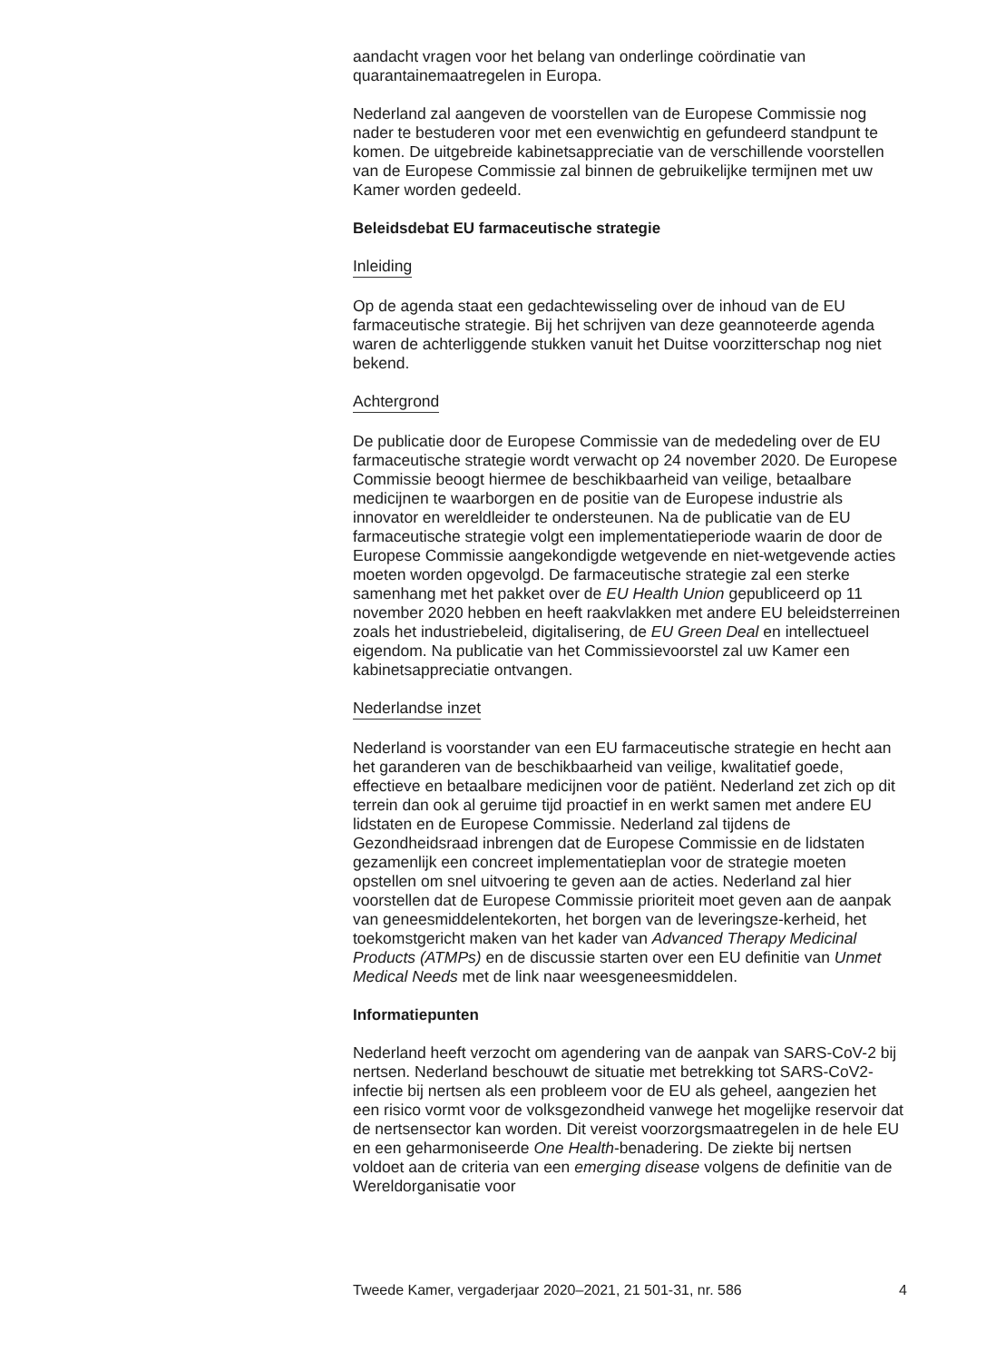aandacht vragen voor het belang van onderlinge coördinatie van quarantainemaatregelen in Europa.
Nederland zal aangeven de voorstellen van de Europese Commissie nog nader te bestuderen voor met een evenwichtig en gefundeerd standpunt te komen. De uitgebreide kabinetsappreciatie van de verschillende voorstellen van de Europese Commissie zal binnen de gebruikelijke termijnen met uw Kamer worden gedeeld.
Beleidsdebat EU farmaceutische strategie
Inleiding
Op de agenda staat een gedachtewisseling over de inhoud van de EU farmaceutische strategie. Bij het schrijven van deze geannoteerde agenda waren de achterliggende stukken vanuit het Duitse voorzitterschap nog niet bekend.
Achtergrond
De publicatie door de Europese Commissie van de mededeling over de EU farmaceutische strategie wordt verwacht op 24 november 2020. De Europese Commissie beoogt hiermee de beschikbaarheid van veilige, betaalbare medicijnen te waarborgen en de positie van de Europese industrie als innovator en wereldleider te ondersteunen. Na de publicatie van de EU farmaceutische strategie volgt een implementatieperiode waarin de door de Europese Commissie aangekondigde wetgevende en niet-wetgevende acties moeten worden opgevolgd. De farmaceutische strategie zal een sterke samenhang met het pakket over de EU Health Union gepubliceerd op 11 november 2020 hebben en heeft raakvlakken met andere EU beleidsterreinen zoals het industriebeleid, digitalisering, de EU Green Deal en intellectueel eigendom. Na publicatie van het Commissievoorstel zal uw Kamer een kabinetsappreciatie ontvangen.
Nederlandse inzet
Nederland is voorstander van een EU farmaceutische strategie en hecht aan het garanderen van de beschikbaarheid van veilige, kwalitatief goede, effectieve en betaalbare medicijnen voor de patiënt. Nederland zet zich op dit terrein dan ook al geruime tijd proactief in en werkt samen met andere EU lidstaten en de Europese Commissie. Nederland zal tijdens de Gezondheidsraad inbrengen dat de Europese Commissie en de lidstaten gezamenlijk een concreet implementatieplan voor de strategie moeten opstellen om snel uitvoering te geven aan de acties. Nederland zal hier voorstellen dat de Europese Commissie prioriteit moet geven aan de aanpak van geneesmiddelentekorten, het borgen van de leveringsze-kerheid, het toekomstgericht maken van het kader van Advanced Therapy Medicinal Products (ATMPs) en de discussie starten over een EU definitie van Unmet Medical Needs met de link naar weesgeneesmiddelen.
Informatiepunten
Nederland heeft verzocht om agendering van de aanpak van SARS-CoV-2 bij nertsen. Nederland beschouwt de situatie met betrekking tot SARS-CoV2-infectie bij nertsen als een probleem voor de EU als geheel, aangezien het een risico vormt voor de volksgezondheid vanwege het mogelijke reservoir dat de nertsensector kan worden. Dit vereist voorzorgsmaatregelen in de hele EU en een geharmoniseerde One Health-benadering. De ziekte bij nertsen voldoet aan de criteria van een emerging disease volgens de definitie van de Wereldorganisatie voor
Tweede Kamer, vergaderjaar 2020–2021, 21 501-31, nr. 586 4